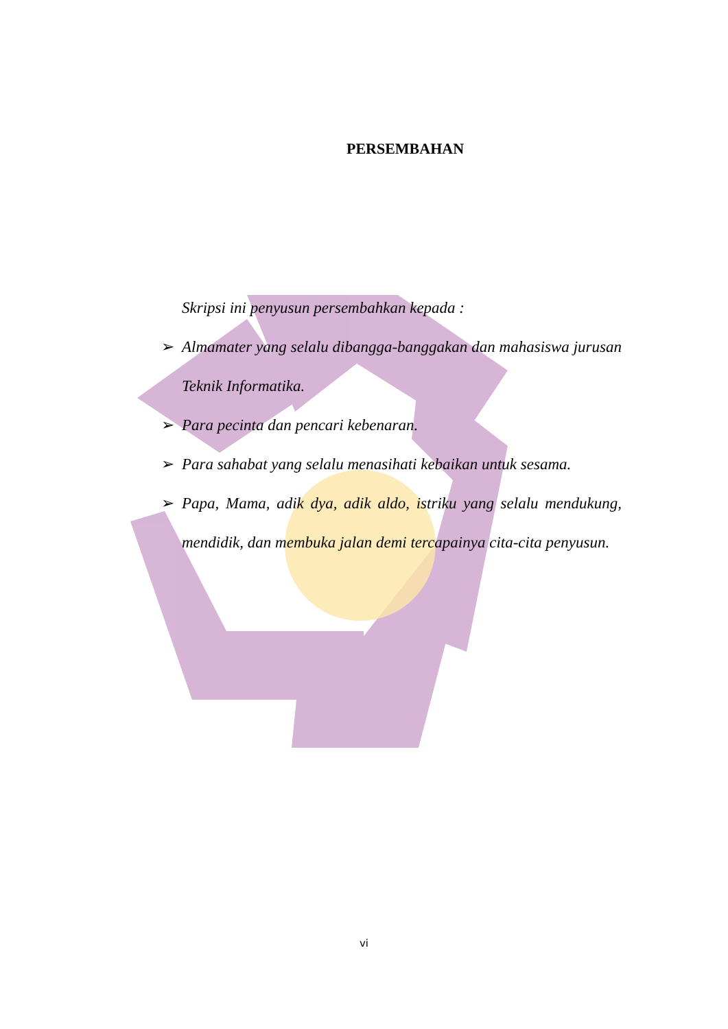PERSEMBAHAN
Skripsi ini penyusun persembahkan kepada :
➢ Almamater yang selalu dibangga-banggakan dan mahasiswa jurusan Teknik Informatika.
➢ Para pecinta dan pencari kebenaran.
➢ Para sahabat yang selalu menasihati kebaikan untuk sesama.
➢ Papa, Mama, adik dya, adik aldo, istriku yang selalu mendukung, mendidik, dan membuka jalan demi tercapainya cita-cita penyusun.
vi